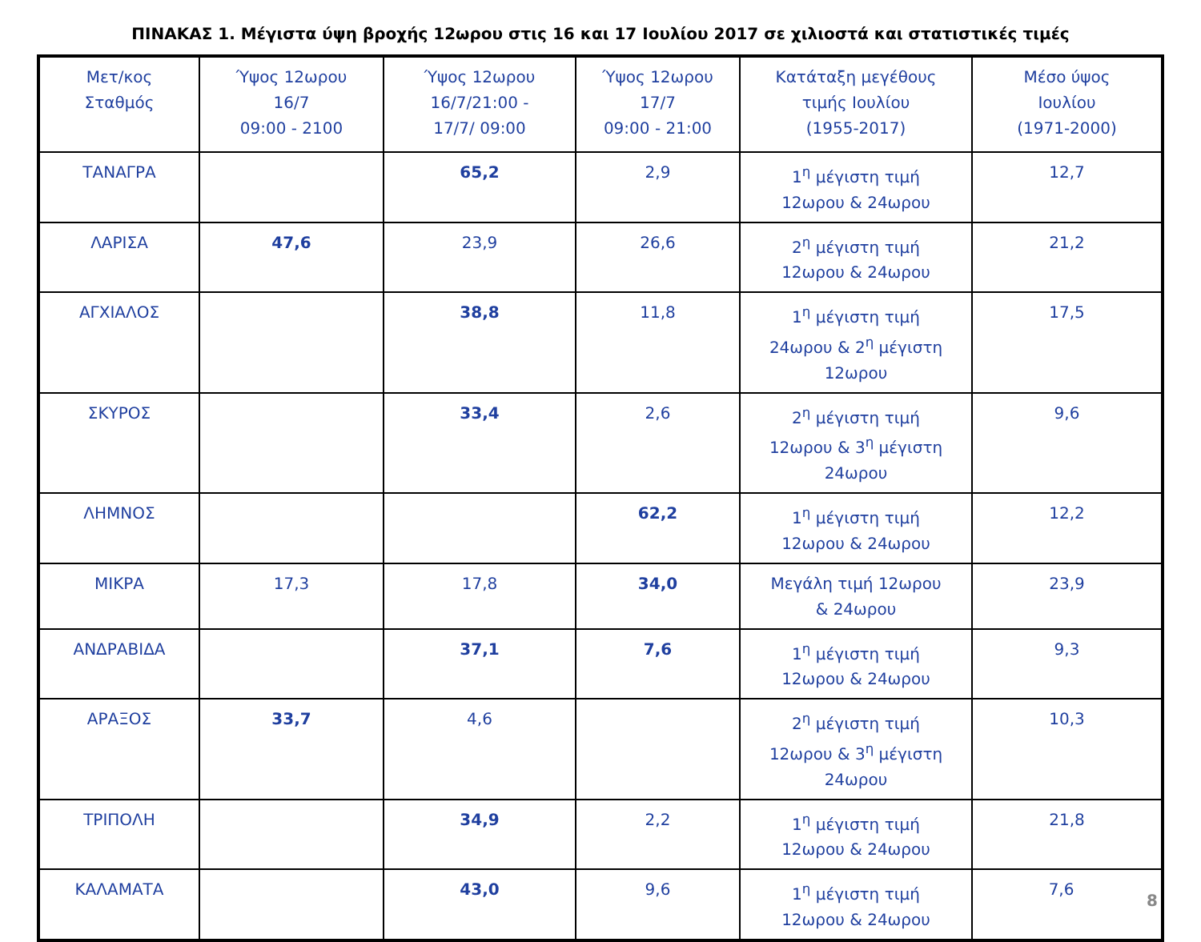ΠΙΝΑΚΑΣ 1. Μέγιστα ύψη βροχής 12ωρου στις 16 και 17 Ιουλίου 2017 σε χιλιοστά και στατιστικές τιμές
| Μετ/κος Σταθμός | Ύψος 12ωρου 16/7 09:00 - 2100 | Ύψος 12ωρου 16/7/21:00 - 17/7/ 09:00 | Ύψος 12ωρου 17/7 09:00 - 21:00 | Κατάταξη μεγέθους τιμής Ιουλίου (1955-2017) | Μέσο ύψος Ιουλίου (1971-2000) |
| ΤΑΝΑΓΡΑ | | 65,2 | 2,9 | 1<sup>η</sup> μέγιστη τιμή 12ωρου & 24ωρου | 12,7 |
| ΛΑΡΙΣΑ | 47,6 | 23,9 | 26,6 | 2<sup>η</sup> μέγιστη τιμή 12ωρου & 24ωρου | 21,2 |
| ΑΓΧΙΑΛΟΣ | | 38,8 | 11,8 | 1<sup>η</sup> μέγιστη τιμή 24ωρου & 2<sup>η</sup> μέγιστη 12ωρου | 17,5 |
| ΣΚΥΡΟΣ | | 33,4 | 2,6 | 2<sup>η</sup> μέγιστη τιμή 12ωρου & 3<sup>η</sup> μέγιστη 24ωρου | 9,6 |
| ΛΗΜΝΟΣ | | | 62,2 | 1<sup>η</sup> μέγιστη τιμή 12ωρου & 24ωρου | 12,2 |
| ΜΙΚΡΑ | 17,3 | 17,8 | 34,0 | Μεγάλη τιμή 12ωρου & 24ωρου | 23,9 |
| ΑΝΔΡΑΒΙΔΑ | | 37,1 | 7,6 | 1<sup>η</sup> μέγιστη τιμή 12ωρου & 24ωρου | 9,3 |
| ΑΡΑΞΟΣ | 33,7 | 4,6 | | 2<sup>η</sup> μέγιστη τιμή 12ωρου & 3<sup>η</sup> μέγιστη 24ωρου | 10,3 |
| ΤΡΙΠΟΛΗ | | 34,9 | 2,2 | 1<sup>η</sup> μέγιστη τιμή 12ωρου & 24ωρου | 21,8 |
| ΚΑΛΑΜΑΤΑ | | 43,0 | 9,6 | 1<sup>η</sup> μέγιστη τιμή 12ωρου & 24ωρου | 7,6 8 |